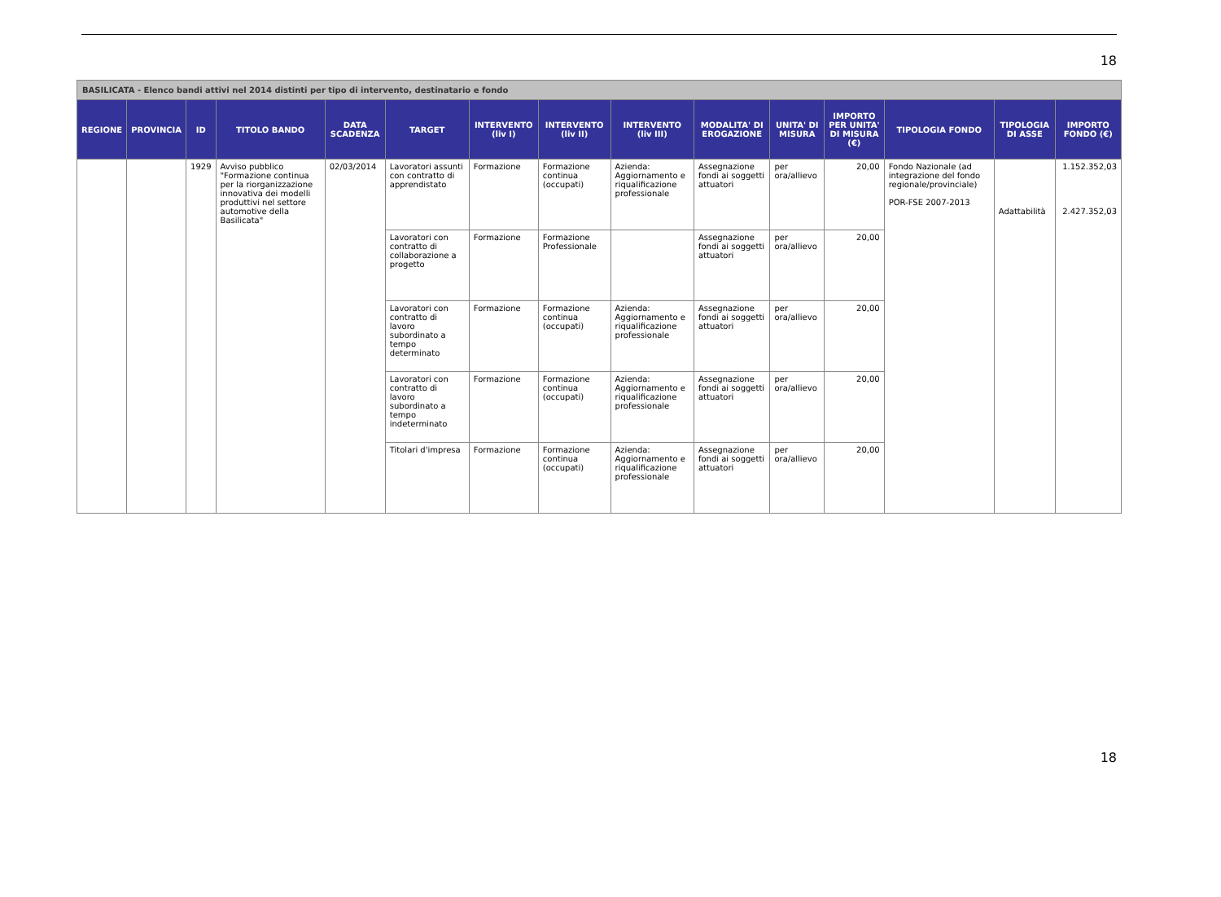18
| BASILICATA - Elenco bandi attivi nel 2014 distinti per tipo di intervento, destinatario e fondo | | | | | | | | | | | | | | |
| REGIONE | PROVINCIA | ID | TITOLO BANDO | DATA SCADENZA | TARGET | INTERVENTO (liv I) | INTERVENTO (liv II) | INTERVENTO (liv III) | MODALITA' DI EROGAZIONE | UNITA' DI MISURA | IMPORTO PER UNITA' DI MISURA (€) | TIPOLOGIA FONDO | TIPOLOGIA DI ASSE | IMPORTO FONDO (€) |
| | | 1929 | Avviso pubblico "Formazione continua per la riorganizzazione innovativa dei modelli produttivi nel settore automotive della Basilicata" | 02/03/2014 | Lavoratori assunti con contratto di apprendistato | Formazione | Formazione continua (occupati) | Azienda: Aggiornamento e riqualificazione professionale | Assegnazione fondi ai soggetti attuatori | per ora/allievo | 20,00 | Fondo Nazionale (ad integrazione del fondo regionale/provinciale) POR-FSE 2007-2013 | Adattabilità | 1.152.352,03 2.427.352,03 |
| | | | | | Lavoratori con contratto di collaborazione a progetto | Formazione | Formazione Professionale | | Assegnazione fondi ai soggetti attuatori | per ora/allievo | 20,00 | | | |
| | | | | | Lavoratori con contratto di lavoro subordinato a tempo determinato | Formazione | Formazione continua (occupati) | Azienda: Aggiornamento e riqualificazione professionale | Assegnazione fondi ai soggetti attuatori | per ora/allievo | 20,00 | | | |
| | | | | | Lavoratori con contratto di lavoro subordinato a tempo indeterminato | Formazione | Formazione continua (occupati) | Azienda: Aggiornamento e riqualificazione professionale | Assegnazione fondi ai soggetti attuatori | per ora/allievo | 20,00 | | | |
| | | | | | Titolari d'impresa | Formazione | Formazione continua (occupati) | Azienda: Aggiornamento e riqualificazione professionale | Assegnazione fondi ai soggetti attuatori | per ora/allievo | 20,00 | | | |
18